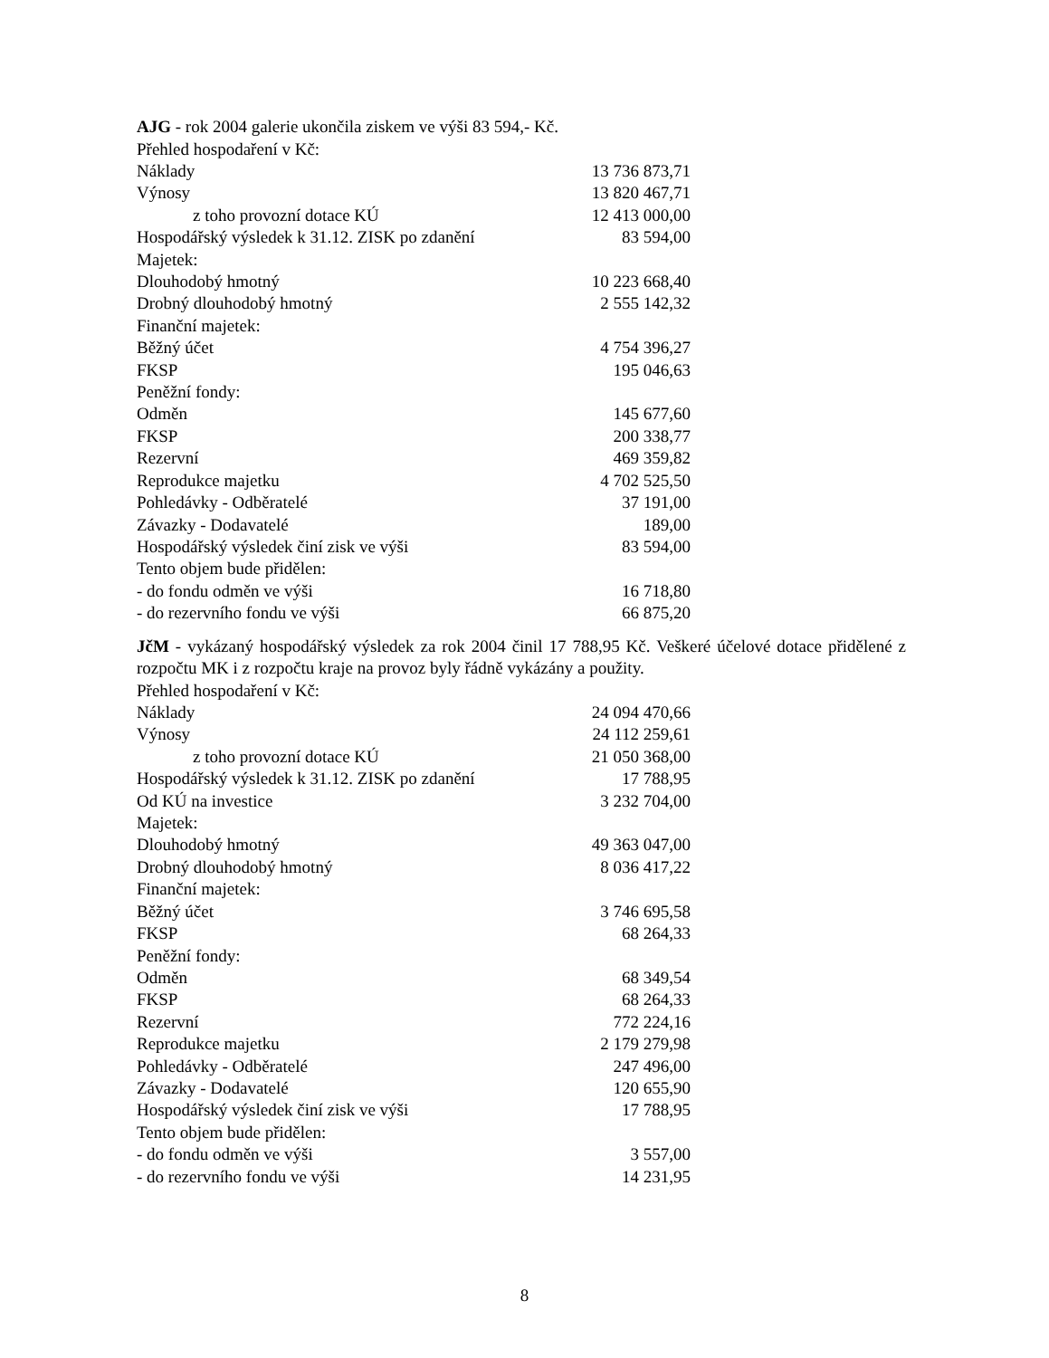AJG - rok 2004 galerie ukončila ziskem ve výši 83 594,- Kč.
Přehled hospodaření v Kč:
| Náklady | 13 736 873,71 |
| Výnosy | 13 820 467,71 |
| z toho provozní dotace KÚ | 12 413 000,00 |
| Hospodářský výsledek k 31.12. ZISK po zdanění | 83 594,00 |
| Majetek: | |
| Dlouhodobý hmotný | 10 223 668,40 |
| Drobný dlouhodobý hmotný | 2 555 142,32 |
| Finanční majetek: | |
| Běžný účet | 4 754 396,27 |
| FKSP | 195 046,63 |
| Peněžní fondy: | |
| Odměn | 145 677,60 |
| FKSP | 200 338,77 |
| Rezervní | 469 359,82 |
| Reprodukce majetku | 4 702 525,50 |
| Pohledávky - Odběratelé | 37 191,00 |
| Závazky - Dodavatelé | 189,00 |
| Hospodářský výsledek činí zisk ve výši | 83 594,00 |
| Tento objem bude přidělen: | |
| - do fondu odměn ve výši | 16 718,80 |
| - do rezervního fondu ve výši | 66 875,20 |
JčM - vykázaný hospodářský výsledek za rok 2004 činil 17 788,95 Kč. Veškeré účelové dotace přidělené z rozpočtu MK i z rozpočtu kraje na provoz byly řádně vykázány a použity.
Přehled hospodaření v Kč:
| Náklady | 24 094 470,66 |
| Výnosy | 24 112 259,61 |
| z toho provozní dotace KÚ | 21 050 368,00 |
| Hospodářský výsledek k 31.12. ZISK po zdanění | 17 788,95 |
| Od KÚ na investice | 3 232 704,00 |
| Majetek: | |
| Dlouhodobý hmotný | 49 363 047,00 |
| Drobný dlouhodobý hmotný | 8 036 417,22 |
| Finanční majetek: | |
| Běžný účet | 3 746 695,58 |
| FKSP | 68 264,33 |
| Peněžní fondy: | |
| Odměn | 68 349,54 |
| FKSP | 68 264,33 |
| Rezervní | 772 224,16 |
| Reprodukce majetku | 2 179 279,98 |
| Pohledávky - Odběratelé | 247 496,00 |
| Závazky - Dodavatelé | 120 655,90 |
| Hospodářský výsledek činí zisk ve výši | 17 788,95 |
| Tento objem bude přidělen: | |
| - do fondu odměn ve výši | 3 557,00 |
| - do rezervního fondu ve výši | 14 231,95 |
8